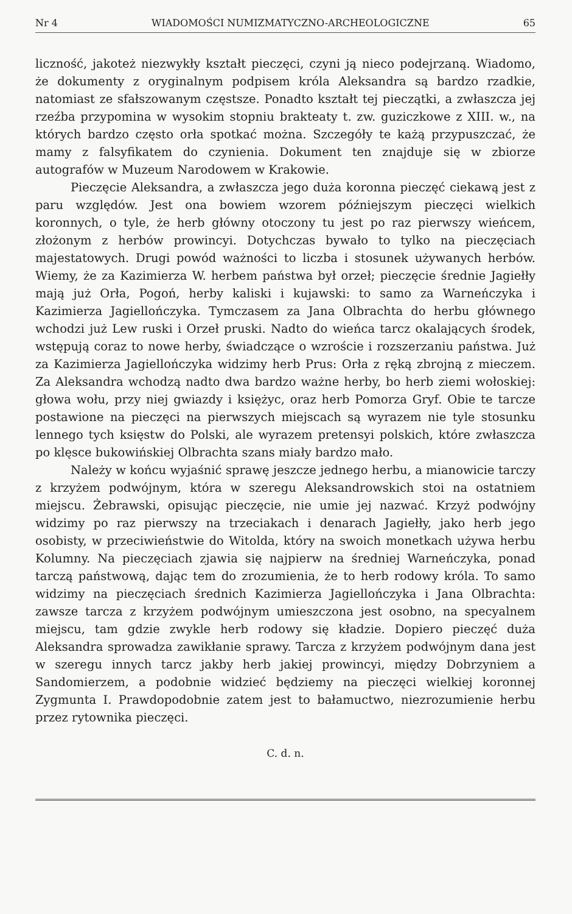Nr 4 WIADOMOŚCI NUMIZMATYCZNO-ARCHEOLOGICZNE 65
liczność, jakoteż niezwykły kształt pieczęci, czyni ją nieco podejrzaną. Wiadomo, że dokumenty z oryginalnym podpisem króla Aleksandra są bardzo rzadkie, natomiast ze sfałszowanym częstsze. Ponadto kształt tej pieczątki, a zwłaszcza jej rzeźba przypomina w wysokim stopniu brakteaty t. zw. guziczkowe z XIII. w., na których bardzo często orła spotkać można. Szczegóły te każą przypuszczać, że mamy z falsyfikatem do czynienia. Dokument ten znajduje się w zbiorze autografów w Muzeum Narodowem w Krakowie.
Pieczęcie Aleksandra, a zwłaszcza jego duża koronna pieczęć ciekawą jest z paru względów. Jest ona bowiem wzorem późniejszym pieczęci wielkich koronnych, o tyle, że herb główny otoczony tu jest po raz pierwszy wieńcem, złożonym z herbów prowincyi. Dotychczas bywało to tylko na pieczęciach majestatowych. Drugi powód ważności to liczba i stosunek używanych herbów. Wiemy, że za Kazimierza W. herbem państwa był orzeł; pieczęcie średnie Jagiełły mają już Orła, Pogoń, herby kaliski i kujawski: to samo za Warneńczyka i Kazimierza Jagiellończyka. Tymczasem za Jana Olbrachta do herbu głównego wchodzi już Lew ruski i Orzeł pruski. Nadto do wieńca tarcz okalających środek, wstępują coraz to nowe herby, świadczące o wzroście i rozszerzaniu państwa. Już za Kazimierza Jagiellończyka widzimy herb Prus: Orła z ręką zbrojną z mieczem. Za Aleksandra wchodzą nadto dwa bardzo ważne herby, bo herb ziemi wołoskiej: głowa wołu, przy niej gwiazdy i księżyc, oraz herb Pomorza Gryf. Obie te tarcze postawione na pieczęci na pierwszych miejscach są wyrazem nie tyle stosunku lennego tych księstw do Polski, ale wyrazem pretensyi polskich, które zwłaszcza po klęsce bukowińskiej Olbrachta szans miały bardzo mało.
Należy w końcu wyjaśnić sprawę jeszcze jednego herbu, a mianowicie tarczy z krzyżem podwójnym, która w szeregu Aleksandrowskich stoi na ostatniem miejscu. Żebrawski, opisując pieczęcie, nie umie jej nazwać. Krzyż podwójny widzimy po raz pierwszy na trzeciakach i denarach Jagiełły, jako herb jego osobisty, w przeciwieństwie do Witolda, który na swoich monetkach używa herbu Kolumny. Na pieczęciach zjawia się najpierw na średniej Warneńczyka, ponad tarczą państwową, dając tem do zrozumienia, że to herb rodowy króla. To samo widzimy na pieczęciach średnich Kazimierza Jagiellończyka i Jana Olbrachta: zawsze tarcza z krzyżem podwójnym umieszczona jest osobno, na specyalnem miejscu, tam gdzie zwykle herb rodowy się kładzie. Dopiero pieczęć duża Aleksandra sprowadza zawikłanie sprawy. Tarcza z krzyżem podwójnym dana jest w szeregu innych tarcz jakby herb jakiej prowincyi, między Dobrzyniem a Sandomierzem, a podobnie widzieć będziemy na pieczęci wielkiej koronnej Zygmunta I. Prawdopodobnie zatem jest to bałamuctwo, niezrozumienie herbu przez rytownika pieczęci.
C. d. n.